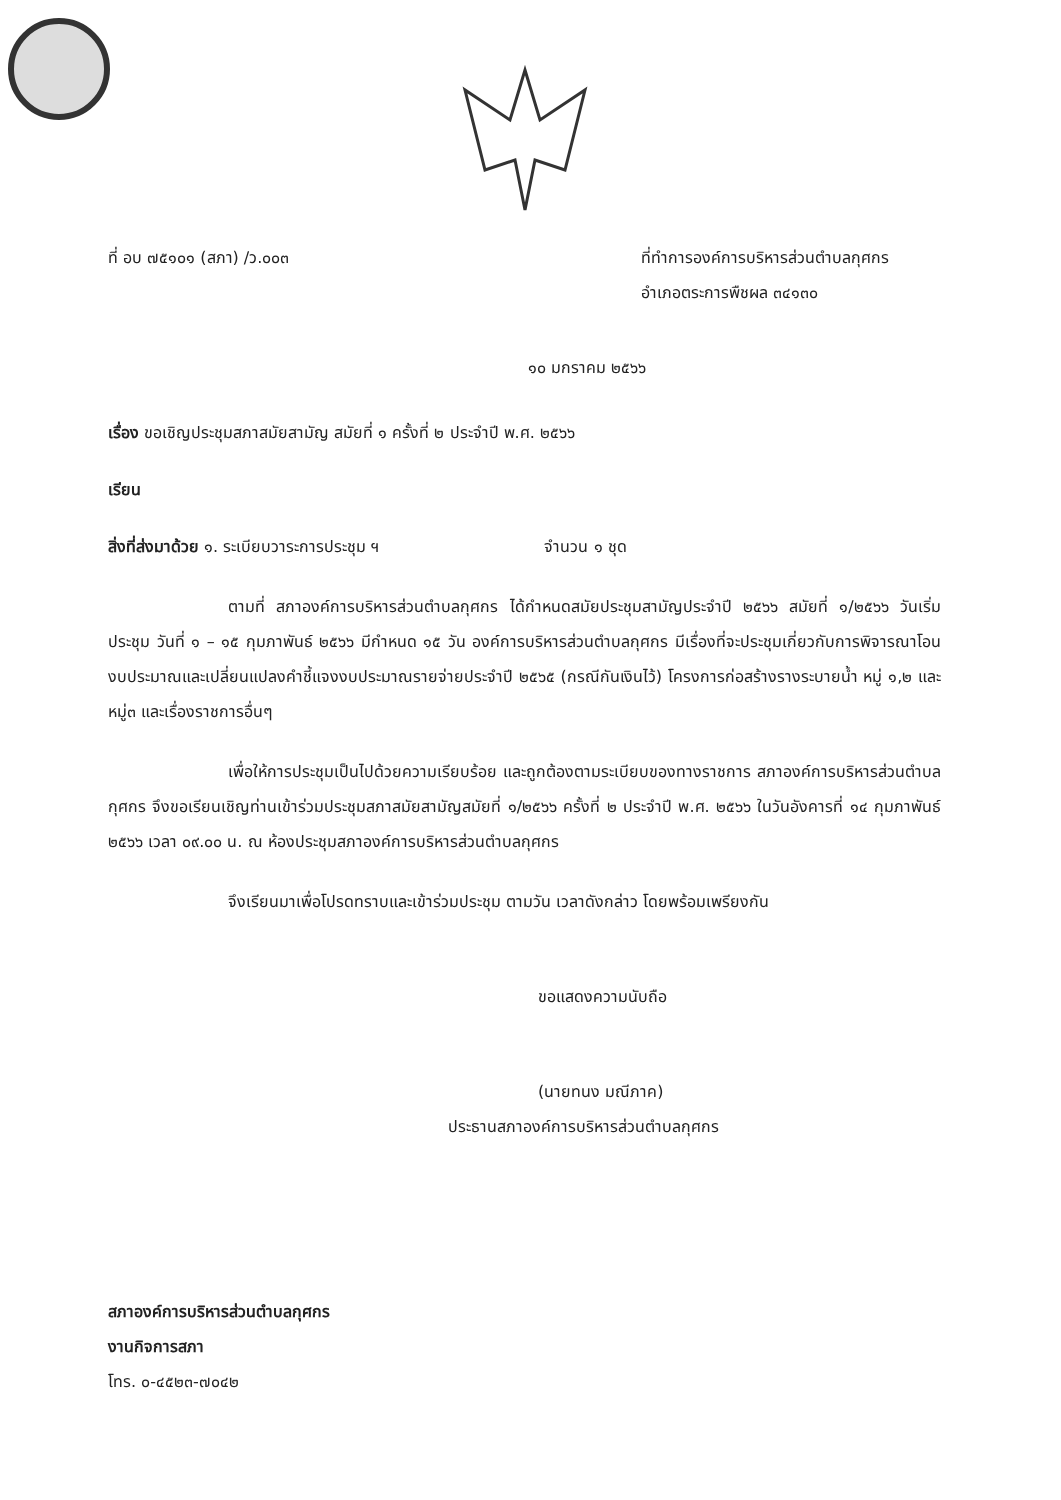ที่ อบ ๗๕๑๐๑ (สภา) /ว.๐๐๓ ที่ทำการองค์การบริหารส่วนตำบลกุศกร
อำเภอตระการพืชผล ๓๔๑๓๐
๑๐ มกราคม ๒๕๖๖
เรื่อง ขอเชิญประชุมสภาสมัยสามัญ สมัยที่ ๑ ครั้งที่ ๒ ประจำปี พ.ศ. ๒๕๖๖
เรียน
สิ่งที่ส่งมาด้วย ๑. ระเบียบวาระการประชุม ฯ จำนวน ๑ ชุด
ตามที่ สภาองค์การบริหารส่วนตำบลกุศกร ได้กำหนดสมัยประชุมสามัญประจำปี ๒๕๖๖ สมัยที่ ๑/๒๕๖๖ วันเริ่มประชุม วันที่ ๑ – ๑๕ กุมภาพันธ์ ๒๕๖๖ มีกำหนด ๑๕ วัน องค์การบริหารส่วนตำบลกุศกร มีเรื่องที่จะประชุมเกี่ยวกับการพิจารณาโอนงบประมาณและเปลี่ยนแปลงคำชี้แจงงบประมาณรายจ่ายประจำปี ๒๕๖๕ (กรณีกันเงินไว้) โครงการก่อสร้างรางระบายน้ำ หมู่ ๑,๒ และ หมู่๓ และเรื่องราชการอื่นๆ
เพื่อให้การประชุมเป็นไปด้วยความเรียบร้อย และถูกต้องตามระเบียบของทางราชการ สภาองค์การบริหารส่วนตำบลกุศกร จึงขอเรียนเชิญท่านเข้าร่วมประชุมสภาสมัยสามัญสมัยที่ ๑/๒๕๖๖ ครั้งที่ ๒ ประจำปี พ.ศ. ๒๕๖๖ ในวันอังคารที่ ๑๔ กุมภาพันธ์ ๒๕๖๖ เวลา ๐๙.๐๐ น. ณ ห้องประชุมสภาองค์การบริหารส่วนตำบลกุศกร
จึงเรียนมาเพื่อโปรดทราบและเข้าร่วมประชุม ตามวัน เวลาดังกล่าว โดยพร้อมเพรียงกัน
ขอแสดงความนับถือ
(นายทนง มณีภาค)
ประธานสภาองค์การบริหารส่วนตำบลกุศกร
สภาองค์การบริหารส่วนตำบลกุศกร
งานกิจการสภา
โทร. ๐-๔๕๒๓-๗๐๔๒